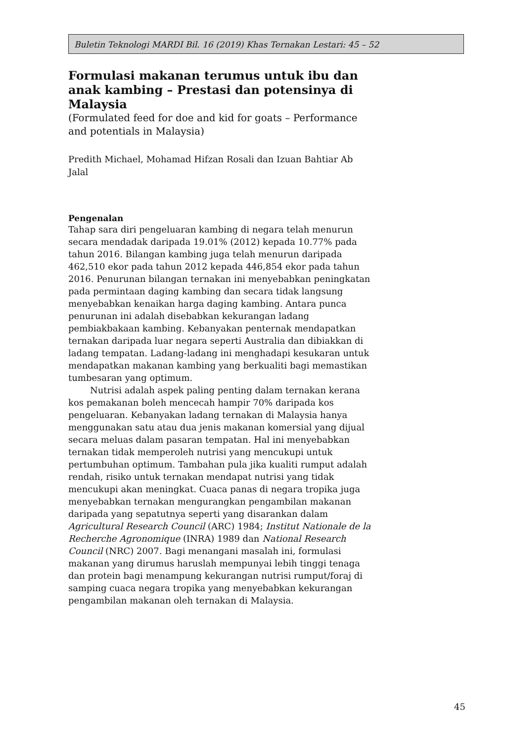Buletin Teknologi MARDI Bil. 16 (2019) Khas Ternakan Lestari: 45 – 52
Formulasi makanan terumus untuk ibu dan anak kambing – Prestasi dan potensinya di Malaysia
(Formulated feed for doe and kid for goats – Performance and potentials in Malaysia)
Predith Michael, Mohamad Hifzan Rosali dan Izuan Bahtiar Ab Jalal
Pengenalan
Tahap sara diri pengeluaran kambing di negara telah menurun secara mendadak daripada 19.01% (2012) kepada 10.77% pada tahun 2016. Bilangan kambing juga telah menurun daripada 462,510 ekor pada tahun 2012 kepada 446,854 ekor pada tahun 2016. Penurunan bilangan ternakan ini menyebabkan peningkatan pada permintaan daging kambing dan secara tidak langsung menyebabkan kenaikan harga daging kambing. Antara punca penurunan ini adalah disebabkan kekurangan ladang pembiakbakaan kambing. Kebanyakan penternak mendapatkan ternakan daripada luar negara seperti Australia dan dibiakkan di ladang tempatan. Ladang-ladang ini menghadapi kesukaran untuk mendapatkan makanan kambing yang berkualiti bagi memastikan tumbesaran yang optimum.
Nutrisi adalah aspek paling penting dalam ternakan kerana kos pemakanan boleh mencecah hampir 70% daripada kos pengeluaran. Kebanyakan ladang ternakan di Malaysia hanya menggunakan satu atau dua jenis makanan komersial yang dijual secara meluas dalam pasaran tempatan. Hal ini menyebabkan ternakan tidak memperoleh nutrisi yang mencukupi untuk pertumbuhan optimum. Tambahan pula jika kualiti rumput adalah rendah, risiko untuk ternakan mendapat nutrisi yang tidak mencukupi akan meningkat. Cuaca panas di negara tropika juga menyebabkan ternakan mengurangkan pengambilan makanan daripada yang sepatutnya seperti yang disarankan dalam Agricultural Research Council (ARC) 1984; Institut Nationale de la Recherche Agronomique (INRA) 1989 dan National Research Council (NRC) 2007. Bagi menangani masalah ini, formulasi makanan yang dirumus haruslah mempunyai lebih tinggi tenaga dan protein bagi menampung kekurangan nutrisi rumput/foraj di samping cuaca negara tropika yang menyebabkan kekurangan pengambilan makanan oleh ternakan di Malaysia.
45